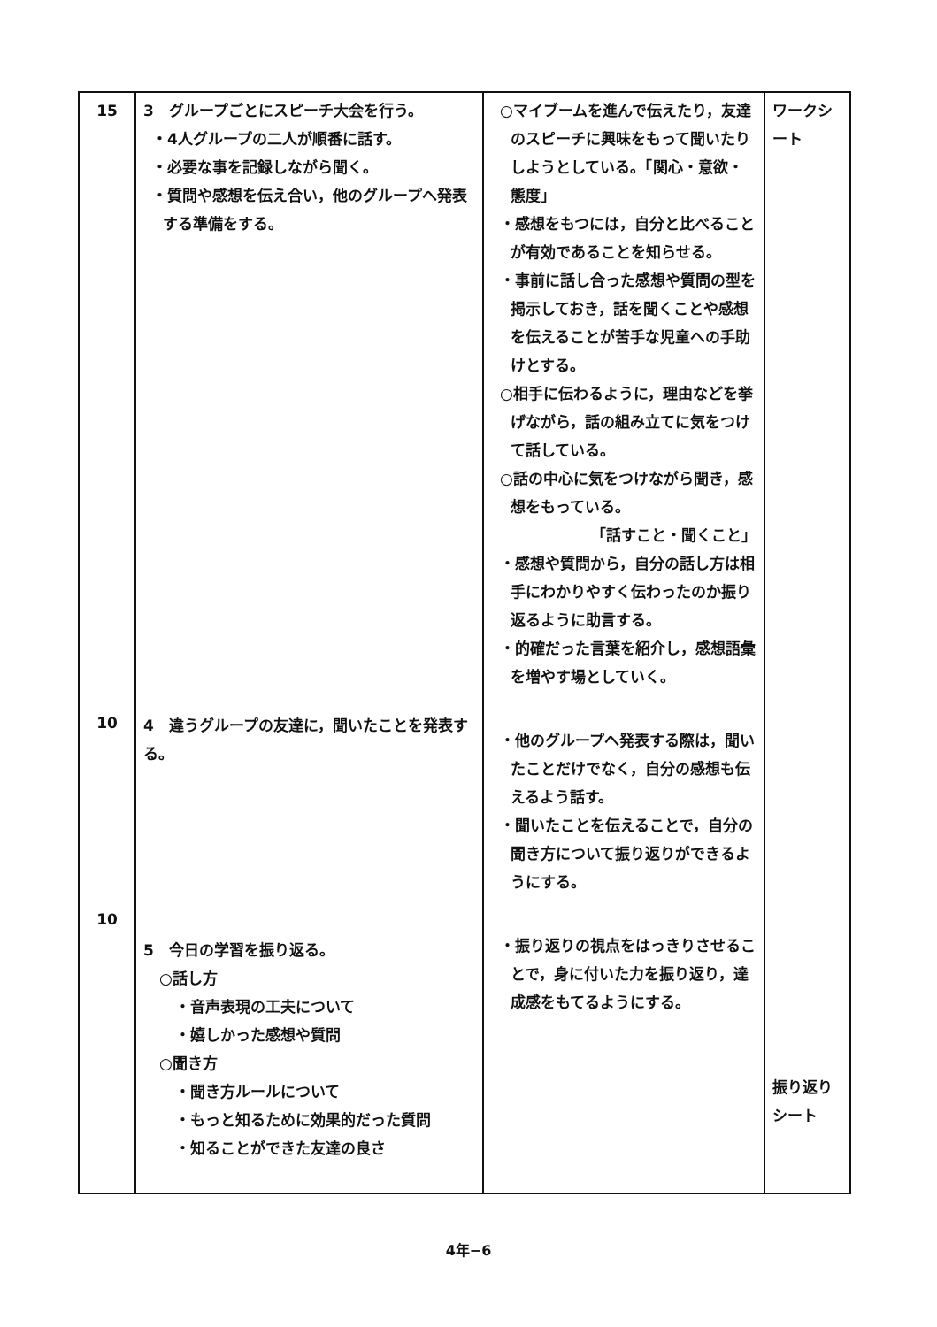| 15 10 10 | 3 グループごとにスピーチ大会を行う。 ・4人グループの二人が順番に話す。 ・必要な事を記録しながら聞く。 ・質問や感想を伝え合い，他のグループへ発表する準備をする。 4 違うグループの友達に，聞いたことを発表する。 5 今日の学習を振り返る。 ○話し方 ・音声表現の工夫について ・嬉しかった感想や質問 ○聞き方 ・聞き方ルールについて ・もっと知るために効果的だった質問 ・知ることができた友達の良さ | ○マイブームを進んで伝えたり，友達のスピーチに興味をもって聞いたりしようとしている。「関心・意欲・態度」 ・感想をもつには，自分と比べることが有効であることを知らせる。 ・事前に話し合った感想や質問の型を掲示しておき，話を聞くことや感想を伝えることが苦手な児童への手助けとする。 ○相手に伝わるように，理由などを挙げながら，話の組み立てに気をつけて話している。 ○話の中心に気をつけながら聞き，感想をもっている。 「話すこと・聞くこと」 ・感想や質問から，自分の話し方は相手にわかりやすく伝わったのか振り返るように助言する。 ・的確だった言葉を紹介し，感想語彙を増やす場としていく。 ・他のグループへ発表する際は，聞いたことだけでなく，自分の感想も伝えるよう話す。 ・聞いたことを伝えることで，自分の聞き方について振り返りができるようにする。 ・振り返りの視点をはっきりさせることで，身に付いた力を振り返り，達成感をもてるようにする。 | ワークシート 振り返りシート |
4年−6